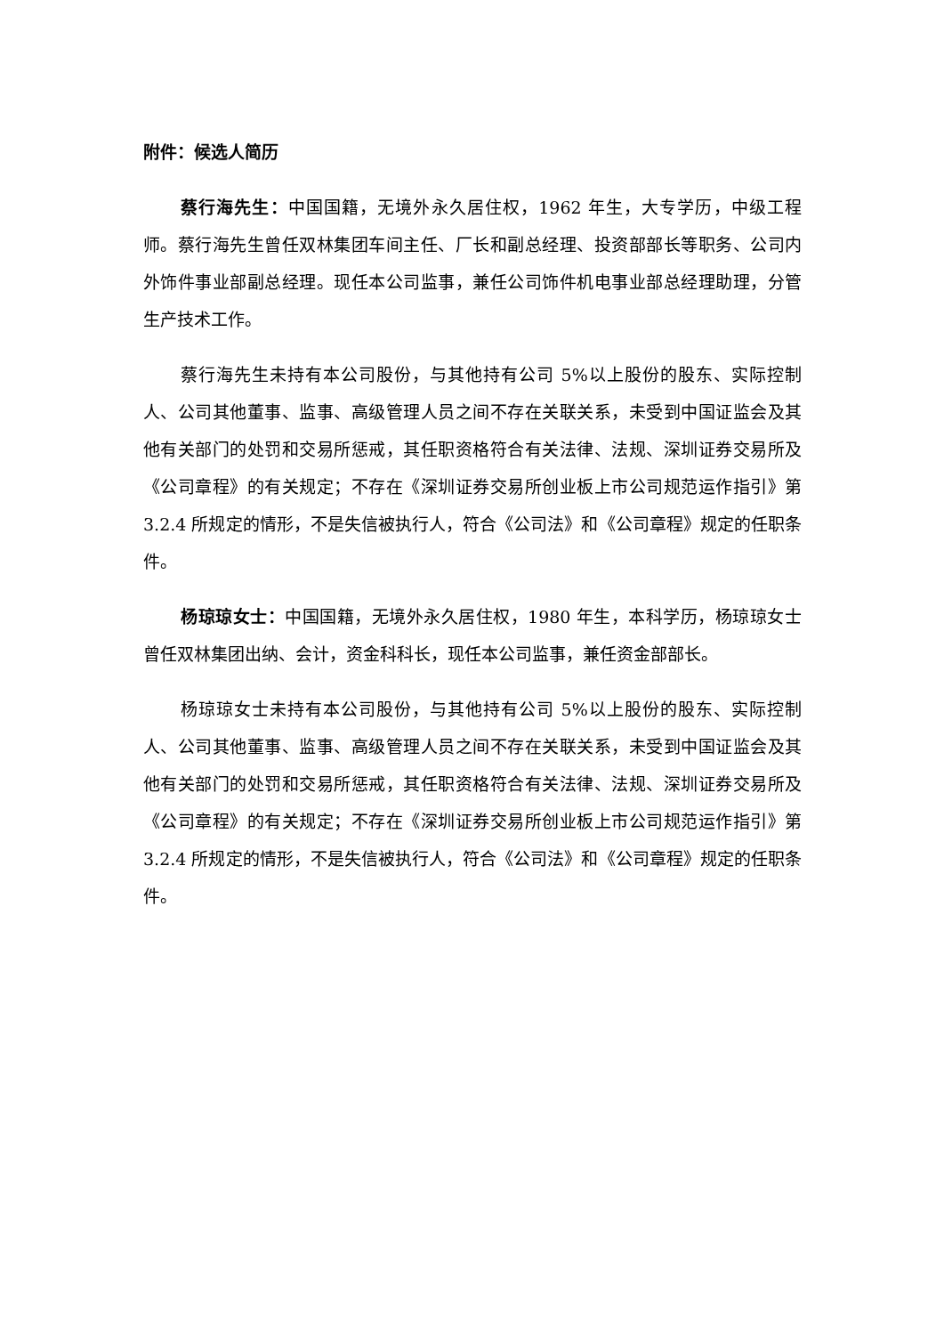附件：候选人简历
蔡行海先生：中国国籍，无境外永久居住权，1962 年生，大专学历，中级工程师。蔡行海先生曾任双林集团车间主任、厂长和副总经理、投资部部长等职务、公司内外饰件事业部副总经理。现任本公司监事，兼任公司饰件机电事业部总经理助理，分管生产技术工作。
蔡行海先生未持有本公司股份，与其他持有公司 5%以上股份的股东、实际控制人、公司其他董事、监事、高级管理人员之间不存在关联关系，未受到中国证监会及其他有关部门的处罚和交易所惩戒，其任职资格符合有关法律、法规、深圳证券交易所及《公司章程》的有关规定；不存在《深圳证券交易所创业板上市公司规范运作指引》第 3.2.4 所规定的情形，不是失信被执行人，符合《公司法》和《公司章程》规定的任职条件。
杨琼琼女士：中国国籍，无境外永久居住权，1980 年生，本科学历，杨琼琼女士曾任双林集团出纳、会计，资金科科长，现任本公司监事，兼任资金部部长。
杨琼琼女士未持有本公司股份，与其他持有公司 5%以上股份的股东、实际控制人、公司其他董事、监事、高级管理人员之间不存在关联关系，未受到中国证监会及其他有关部门的处罚和交易所惩戒，其任职资格符合有关法律、法规、深圳证券交易所及《公司章程》的有关规定；不存在《深圳证券交易所创业板上市公司规范运作指引》第 3.2.4 所规定的情形，不是失信被执行人，符合《公司法》和《公司章程》规定的任职条件。